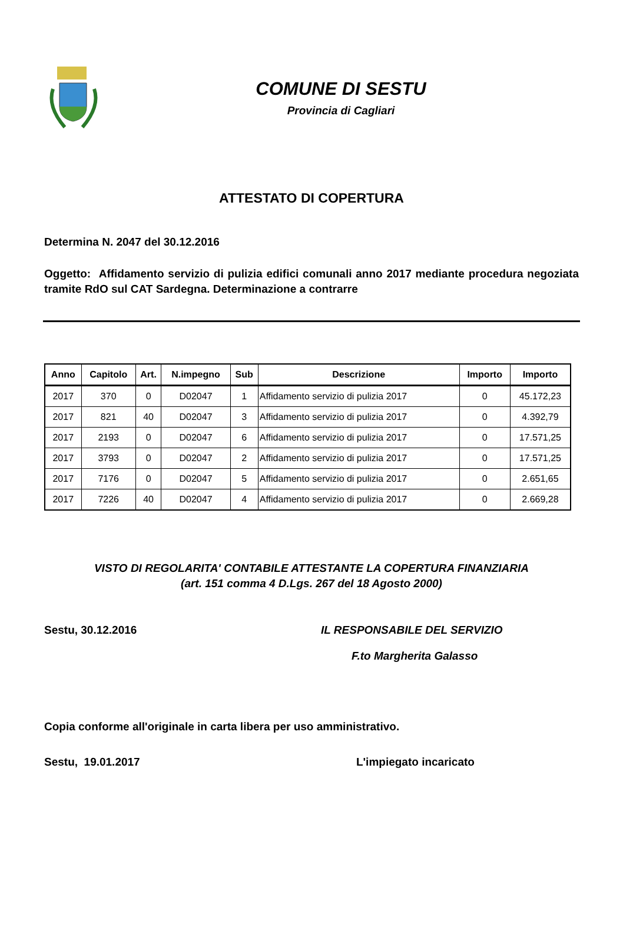COMUNE DI SESTU
Provincia di Cagliari
ATTESTATO DI COPERTURA
Determina N. 2047 del 30.12.2016
Oggetto: Affidamento servizio di pulizia edifici comunali anno 2017 mediante procedura negoziata tramite RdO sul CAT Sardegna. Determinazione a contrarre
| Anno | Capitolo | Art. | N.impegno | Sub | Descrizione | Importo | Importo |
| --- | --- | --- | --- | --- | --- | --- | --- |
| 2017 | 370 | 0 | D02047 | 1 | Affidamento servizio di pulizia 2017 | 0 | 45.172,23 |
| 2017 | 821 | 40 | D02047 | 3 | Affidamento servizio di pulizia 2017 | 0 | 4.392,79 |
| 2017 | 2193 | 0 | D02047 | 6 | Affidamento servizio di pulizia 2017 | 0 | 17.571,25 |
| 2017 | 3793 | 0 | D02047 | 2 | Affidamento servizio di pulizia 2017 | 0 | 17.571,25 |
| 2017 | 7176 | 0 | D02047 | 5 | Affidamento servizio di pulizia 2017 | 0 | 2.651,65 |
| 2017 | 7226 | 40 | D02047 | 4 | Affidamento servizio di pulizia 2017 | 0 | 2.669,28 |
VISTO DI REGOLARITA' CONTABILE ATTESTANTE LA COPERTURA FINANZIARIA
(art. 151 comma 4 D.Lgs. 267 del 18 Agosto 2000)
Sestu, 30.12.2016 IL RESPONSABILE DEL SERVIZIO
F.to Margherita Galasso
Copia conforme all'originale in carta libera per uso amministrativo.
Sestu, 19.01.2017 L'impiegato incaricato